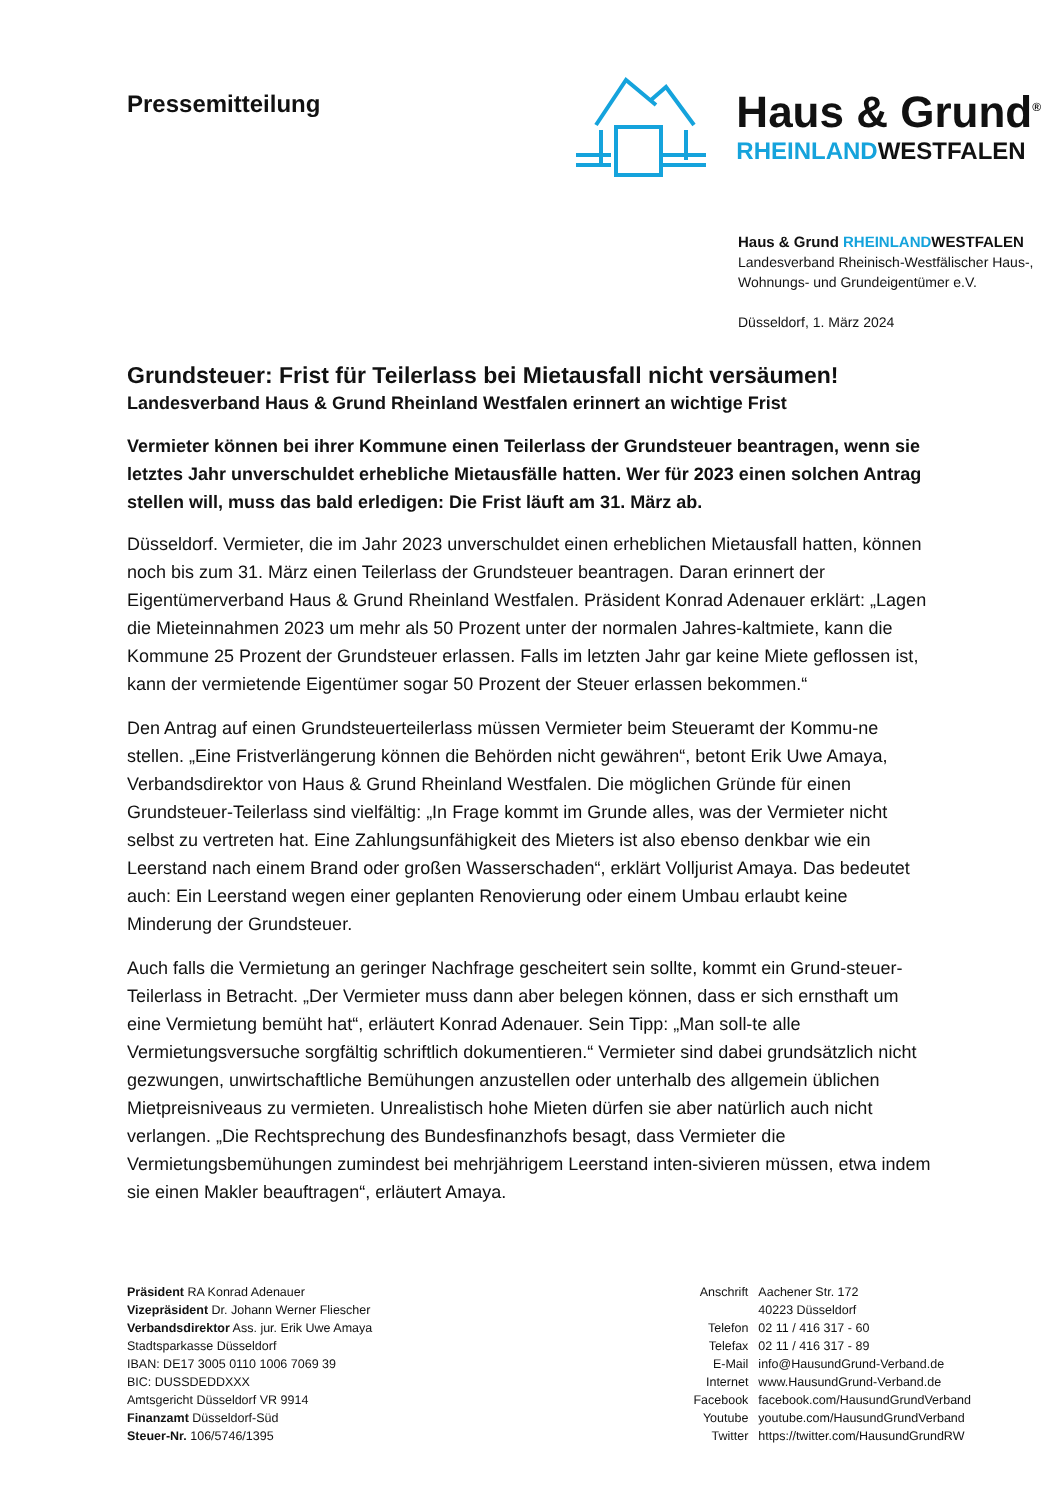Pressemitteilung
Haus & Grund<sup>®</sup>
RHEINLANDWESTFALEN
Haus & Grund RHEINLANDWESTFALEN
Landesverband Rheinisch-Westfälischer Haus-,
Wohnungs- und Grundeigentümer e.V.
Düsseldorf, 1. März 2024
Grundsteuer: Frist für Teilerlass bei Mietausfall nicht versäumen!
Landesverband Haus & Grund Rheinland Westfalen erinnert an wichtige Frist
Vermieter können bei ihrer Kommune einen Teilerlass der Grundsteuer beantragen, wenn sie letztes Jahr unverschuldet erhebliche Mietausfälle hatten. Wer für 2023 einen solchen Antrag stellen will, muss das bald erledigen: Die Frist läuft am 31. März ab.
Düsseldorf. Vermieter, die im Jahr 2023 unverschuldet einen erheblichen Mietausfall hatten, können noch bis zum 31. März einen Teilerlass der Grundsteuer beantragen. Daran erinnert der Eigentümerverband Haus & Grund Rheinland Westfalen. Präsident Konrad Adenauer erklärt: „Lagen die Mieteinnahmen 2023 um mehr als 50 Prozent unter der normalen Jahres-kaltmiete, kann die Kommune 25 Prozent der Grundsteuer erlassen. Falls im letzten Jahr gar keine Miete geflossen ist, kann der vermietende Eigentümer sogar 50 Prozent der Steuer erlassen bekommen.“
Den Antrag auf einen Grundsteuerteilerlass müssen Vermieter beim Steueramt der Kommu-ne stellen. „Eine Fristverlängerung können die Behörden nicht gewähren“, betont Erik Uwe Amaya, Verbandsdirektor von Haus & Grund Rheinland Westfalen. Die möglichen Gründe für einen Grundsteuer-Teilerlass sind vielfältig: „In Frage kommt im Grunde alles, was der Vermieter nicht selbst zu vertreten hat. Eine Zahlungsunfähigkeit des Mieters ist also ebenso denkbar wie ein Leerstand nach einem Brand oder großen Wasserschaden“, erklärt Volljurist Amaya. Das bedeutet auch: Ein Leerstand wegen einer geplanten Renovierung oder einem Umbau erlaubt keine Minderung der Grundsteuer.
Auch falls die Vermietung an geringer Nachfrage gescheitert sein sollte, kommt ein Grund-steuer-Teilerlass in Betracht. „Der Vermieter muss dann aber belegen können, dass er sich ernsthaft um eine Vermietung bemüht hat“, erläutert Konrad Adenauer. Sein Tipp: „Man soll-te alle Vermietungsversuche sorgfältig schriftlich dokumentieren.“ Vermieter sind dabei grundsätzlich nicht gezwungen, unwirtschaftliche Bemühungen anzustellen oder unterhalb des allgemein üblichen Mietpreisniveaus zu vermieten. Unrealistisch hohe Mieten dürfen sie aber natürlich auch nicht verlangen. „Die Rechtsprechung des Bundesfinanzhofs besagt, dass Vermieter die Vermietungsbemühungen zumindest bei mehrjährigem Leerstand inten-sivieren müssen, etwa indem sie einen Makler beauftragen“, erläutert Amaya.
Präsident RA Konrad Adenauer
Vizepräsident Dr. Johann Werner Fliescher
Verbandsdirektor Ass. jur. Erik Uwe Amaya
Stadtsparkasse Düsseldorf
IBAN: DE17 3005 0110 1006 7069 39
BIC: DUSSDEDDXXX
Amtsgericht Düsseldorf VR 9914
Finanzamt Düsseldorf-Süd
Steuer-Nr. 106/5746/1395
| Anschrift | Aachener Str. 172 40223 Düsseldorf |
| Telefon | 02 11 / 416 317 - 60 |
| Telefax | 02 11 / 416 317 - 89 |
| E-Mail | info@HausundGrund-Verband.de |
| Internet | www.HausundGrund-Verband.de |
| Facebook | facebook.com/HausundGrundVerband |
| Youtube | youtube.com/HausundGrundVerband |
| Twitter | https://twitter.com/HausundGrundRW |